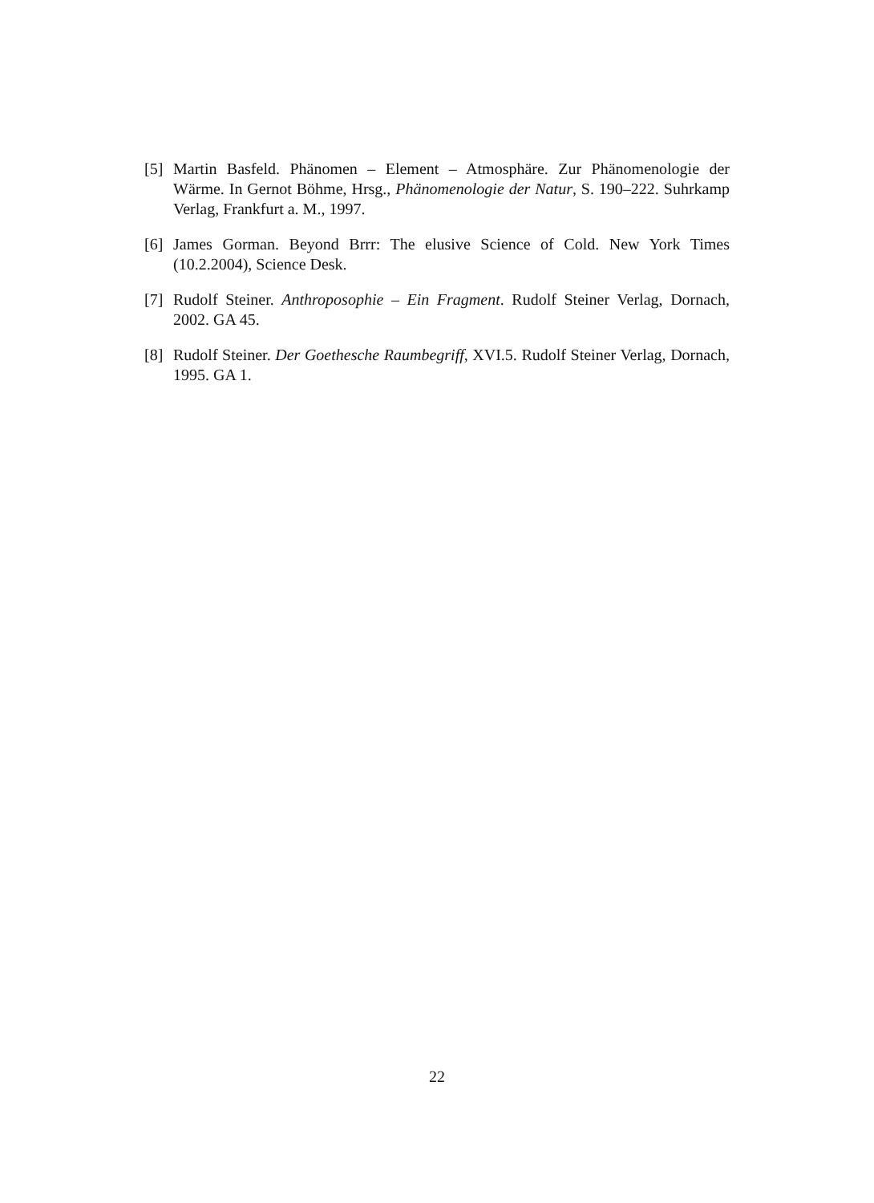[5] Martin Basfeld. Phänomen – Element – Atmosphäre. Zur Phänomenologie der Wärme. In Gernot Böhme, Hrsg., Phänomenologie der Natur, S. 190–222. Suhrkamp Verlag, Frankfurt a. M., 1997.
[6] James Gorman. Beyond Brrr: The elusive Science of Cold. New York Times (10.2.2004), Science Desk.
[7] Rudolf Steiner. Anthroposophie – Ein Fragment. Rudolf Steiner Verlag, Dornach, 2002. GA 45.
[8] Rudolf Steiner. Der Goethesche Raumbegriff, XVI.5. Rudolf Steiner Verlag, Dornach, 1995. GA 1.
22